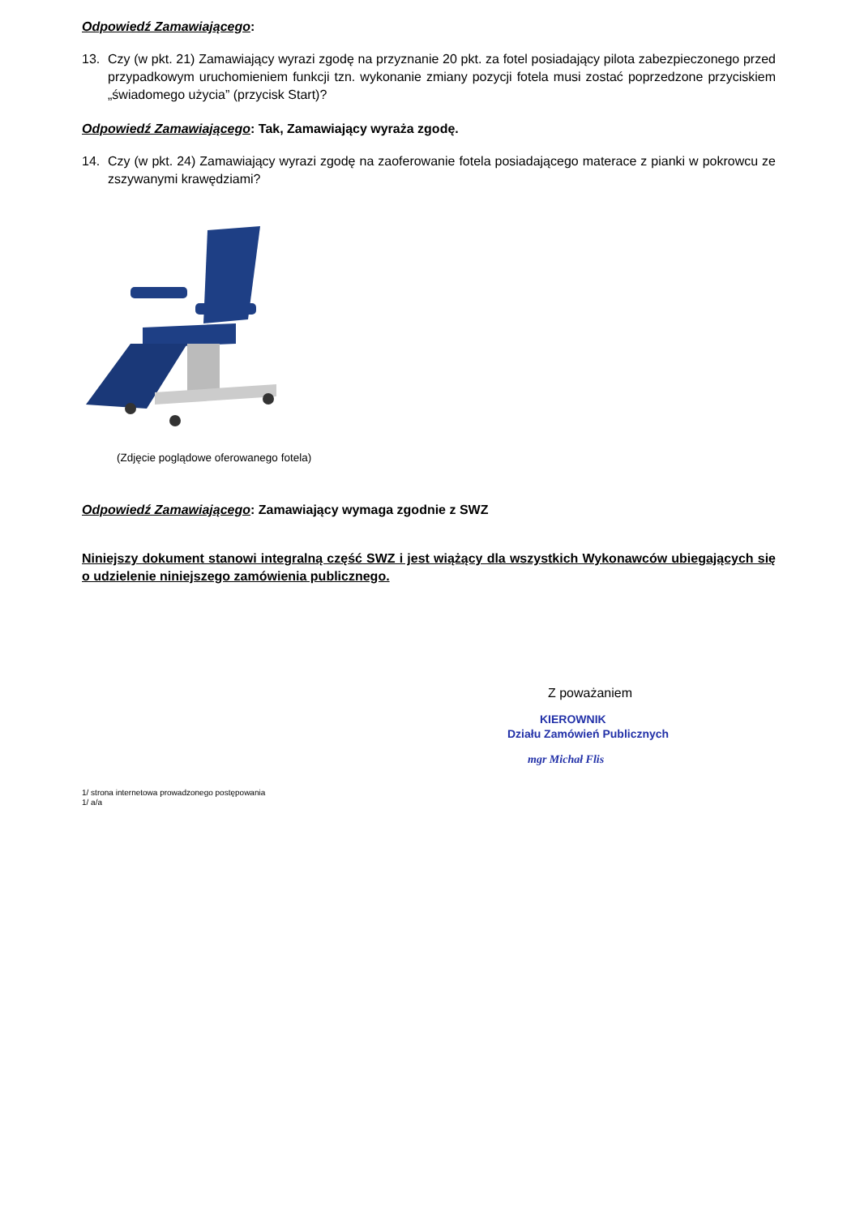Odpowiedź Zamawiającego:
13. Czy (w pkt. 21) Zamawiający wyrazi zgodę na przyznanie 20 pkt. za fotel posiadający pilota zabezpieczonego przed przypadkowym uruchomieniem funkcji tzn. wykonanie zmiany pozycji fotela musi zostać poprzedzone przyciskiem „świadomego użycia” (przycisk Start)?
Odpowiedź Zamawiającego: Tak, Zamawiający wyraża zgodę.
14. Czy (w pkt. 24) Zamawiający wyrazi zgodę na zaoferowanie fotela posiadającego materace z pianki w pokrowcu ze zszywanymi krawędziami?
(Zdjęcie poglądowe oferowanego fotela)
Odpowiedź Zamawiającego: Zamawiający wymaga zgodnie z SWZ
Niniejszy dokument stanowi integralną część SWZ i jest wiążący dla wszystkich Wykonawców ubiegających się o udzielenie niniejszego zamówienia publicznego.
Z poważaniem
KIEROWNIK
Działu Zamówień Publicznych
mgr Michał Flis
1/ strona internetowa prowadzonego postępowania
1/ a/a